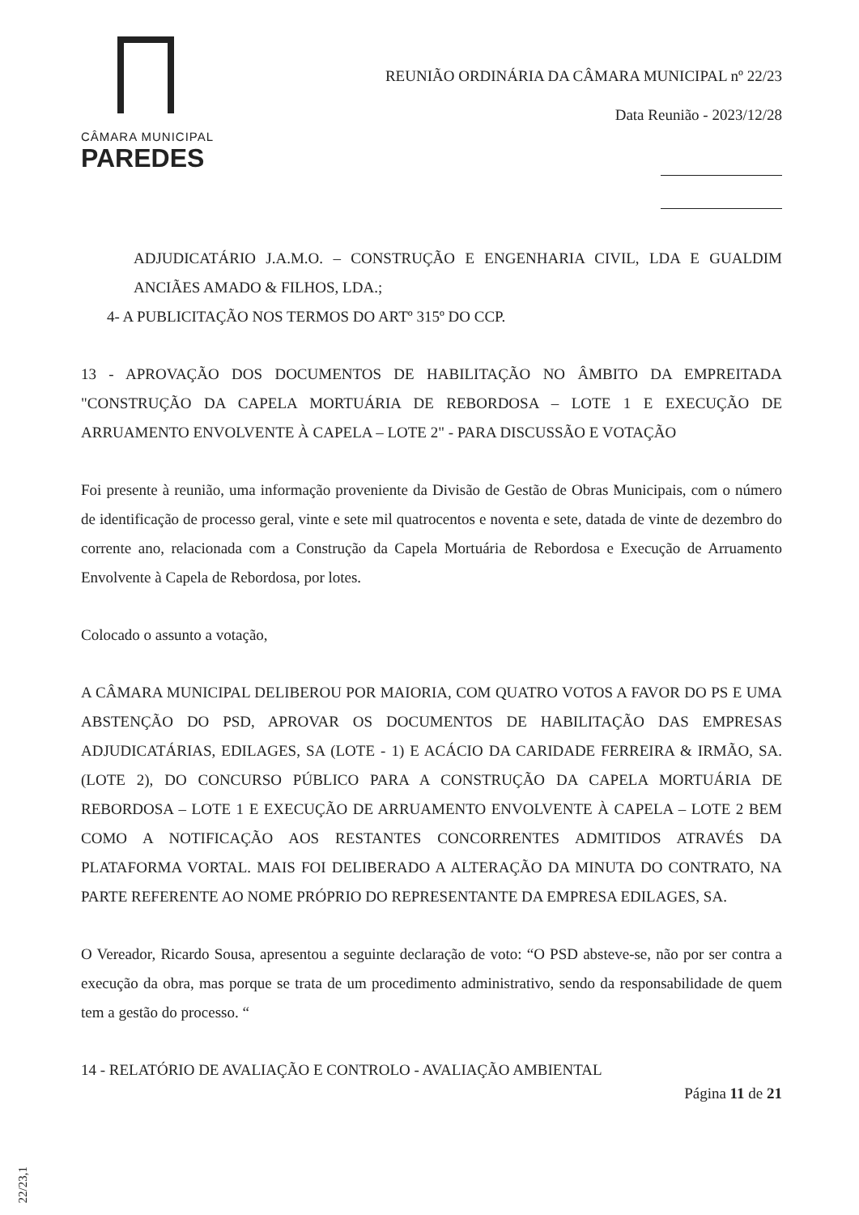CÂMARA MUNICIPAL
PAREDES
REUNIÃO ORDINÁRIA DA CÂMARA MUNICIPAL nº 22/23
Data Reunião - 2023/12/28
ADJUDICATÁRIO J.A.M.O. – CONSTRUÇÃO E ENGENHARIA CIVIL, LDA E GUALDIM ANCIÃES AMADO & FILHOS, LDA.;
4- A PUBLICITAÇÃO NOS TERMOS DO ARTº 315º DO CCP.
13 - APROVAÇÃO DOS DOCUMENTOS DE HABILITAÇÃO NO ÂMBITO DA EMPREITADA "CONSTRUÇÃO DA CAPELA MORTUÁRIA DE REBORDOSA – LOTE 1 E EXECUÇÃO DE ARRUAMENTO ENVOLVENTE À CAPELA – LOTE 2" - PARA DISCUSSÃO E VOTAÇÃO
Foi presente à reunião, uma informação proveniente da Divisão de Gestão de Obras Municipais, com o número de identificação de processo geral, vinte e sete mil quatrocentos e noventa e sete, datada de vinte de dezembro do corrente ano, relacionada com a Construção da Capela Mortuária de Rebordosa e Execução de Arruamento Envolvente à Capela de Rebordosa, por lotes.
Colocado o assunto a votação,
A CÂMARA MUNICIPAL DELIBEROU POR MAIORIA, COM QUATRO VOTOS A FAVOR DO PS E UMA ABSTENÇÃO DO PSD, APROVAR OS DOCUMENTOS DE HABILITAÇÃO DAS EMPRESAS ADJUDICATÁRIAS, EDILAGES, SA (LOTE - 1) E ACÁCIO DA CARIDADE FERREIRA & IRMÃO, SA. (LOTE 2), DO CONCURSO PÚBLICO PARA A CONSTRUÇÃO DA CAPELA MORTUÁRIA DE REBORDOSA – LOTE 1 E EXECUÇÃO DE ARRUAMENTO ENVOLVENTE À CAPELA – LOTE 2 BEM COMO A NOTIFICAÇÃO AOS RESTANTES CONCORRENTES ADMITIDOS ATRAVÉS DA PLATAFORMA VORTAL. MAIS FOI DELIBERADO A ALTERAÇÃO DA MINUTA DO CONTRATO, NA PARTE REFERENTE AO NOME PRÓPRIO DO REPRESENTANTE DA EMPRESA EDILAGES, SA.
O Vereador, Ricardo Sousa, apresentou a seguinte declaração de voto: “O PSD absteve-se, não por ser contra a execução da obra, mas porque se trata de um procedimento administrativo, sendo da responsabilidade de quem tem a gestão do processo. “
14 - RELATÓRIO DE AVALIAÇÃO E CONTROLO - AVALIAÇÃO AMBIENTAL
Página 11 de 21
22/23,1